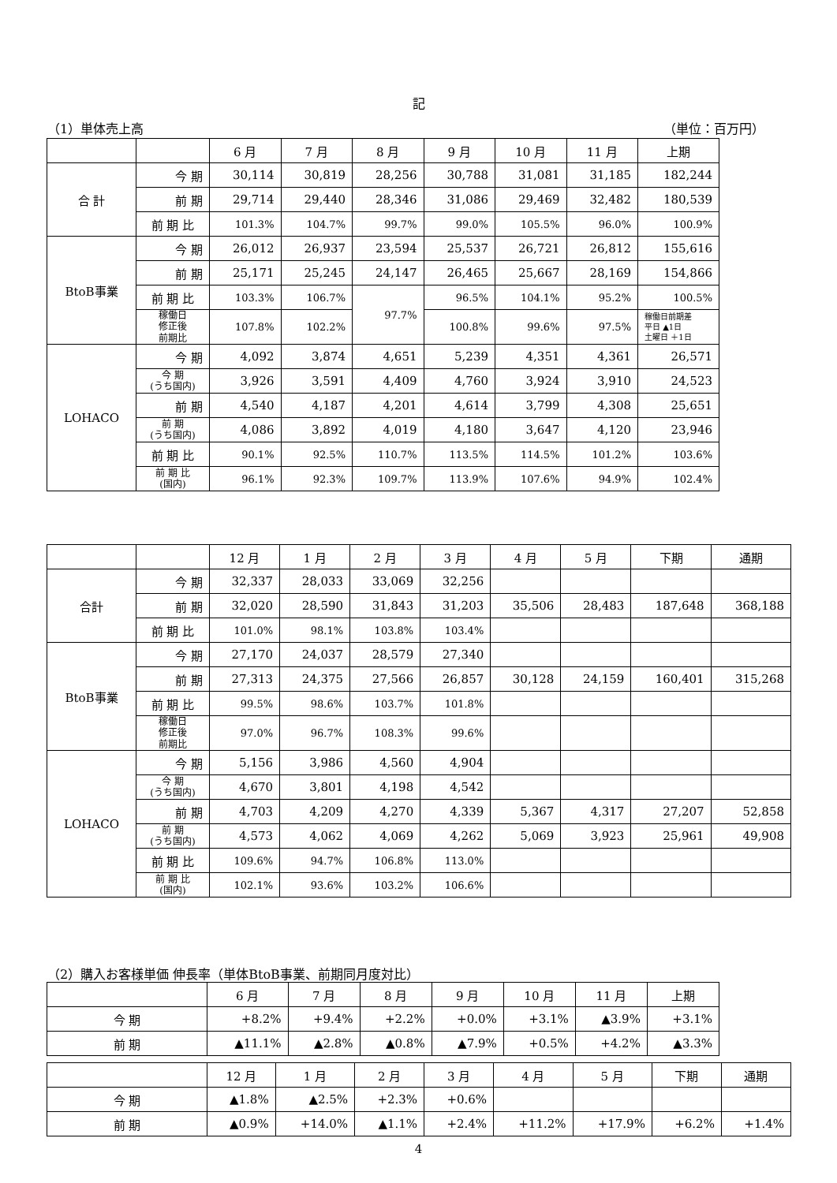記
（1）単体売上高 （単位：百万円）
| | | 6 月 | 7 月 | 8 月 | 9 月 | 10 月 | 11 月 | 上期 |
| 合 計 | 今 期 | 30,114 | 30,819 | 28,256 | 30,788 | 31,081 | 31,185 | 182,244 |
| | 前 期 | 29,714 | 29,440 | 28,346 | 31,086 | 29,469 | 32,482 | 180,539 |
| | 前 期 比 | 101.3% | 104.7% | 99.7% | 99.0% | 105.5% | 96.0% | 100.9% |
| BtoB事業 | 今 期 | 26,012 | 26,937 | 23,594 | 25,537 | 26,721 | 26,812 | 155,616 |
| | 前 期 | 25,171 | 25,245 | 24,147 | 26,465 | 25,667 | 28,169 | 154,866 |
| | 前 期 比 | 103.3% | 106.7% | 97.7% | 96.5% | 104.1% | 95.2% | 100.5% |
| | 稼働日 修正後 前期比 | 107.8% | 102.2% | | 100.8% | 99.6% | 97.5% | 稼働日前期差 平日 ▲1日 土曜日 ＋1日 |
| LOHACO | 今 期 | 4,092 | 3,874 | 4,651 | 5,239 | 4,351 | 4,361 | 26,571 |
| | 今 期 (うち国内) | 3,926 | 3,591 | 4,409 | 4,760 | 3,924 | 3,910 | 24,523 |
| | 前 期 | 4,540 | 4,187 | 4,201 | 4,614 | 3,799 | 4,308 | 25,651 |
| | 前 期 (うち国内) | 4,086 | 3,892 | 4,019 | 4,180 | 3,647 | 4,120 | 23,946 |
| | 前 期 比 | 90.1% | 92.5% | 110.7% | 113.5% | 114.5% | 101.2% | 103.6% |
| | 前 期 比 (国内) | 96.1% | 92.3% | 109.7% | 113.9% | 107.6% | 94.9% | 102.4% |
| | | 12 月 | 1 月 | 2 月 | 3 月 | 4 月 | 5 月 | 下期 | 通期 |
| 合計 | 今 期 | 32,337 | 28,033 | 33,069 | 32,256 | | | | |
| | 前 期 | 32,020 | 28,590 | 31,843 | 31,203 | 35,506 | 28,483 | 187,648 | 368,188 |
| | 前 期 比 | 101.0% | 98.1% | 103.8% | 103.4% | | | | |
| BtoB事業 | 今 期 | 27,170 | 24,037 | 28,579 | 27,340 | | | | |
| | 前 期 | 27,313 | 24,375 | 27,566 | 26,857 | 30,128 | 24,159 | 160,401 | 315,268 |
| | 前 期 比 | 99.5% | 98.6% | 103.7% | 101.8% | | | | |
| | 稼働日 修正後 前期比 | 97.0% | 96.7% | 108.3% | 99.6% | | | | |
| LOHACO | 今 期 | 5,156 | 3,986 | 4,560 | 4,904 | | | | |
| | 今 期 (うち国内) | 4,670 | 3,801 | 4,198 | 4,542 | | | | |
| | 前 期 | 4,703 | 4,209 | 4,270 | 4,339 | 5,367 | 4,317 | 27,207 | 52,858 |
| | 前 期 (うち国内) | 4,573 | 4,062 | 4,069 | 4,262 | 5,069 | 3,923 | 25,961 | 49,908 |
| | 前 期 比 | 109.6% | 94.7% | 106.8% | 113.0% | | | | |
| | 前 期 比 (国内) | 102.1% | 93.6% | 103.2% | 106.6% | | | | |
（2）購入お客様単価 伸長率（単体BtoB事業、前期同月度対比）
| | 6 月 | 7 月 | 8 月 | 9 月 | 10 月 | 11 月 | 上期 |
| 今 期 | +8.2% | +9.4% | +2.2% | +0.0% | +3.1% | ▲3.9% | +3.1% |
| 前 期 | ▲11.1% | ▲2.8% | ▲0.8% | ▲7.9% | +0.5% | +4.2% | ▲3.3% |
| | 12 月 | 1 月 | 2 月 | 3 月 | 4 月 | 5 月 | 下期 | 通期 |
| 今 期 | ▲1.8% | ▲2.5% | +2.3% | +0.6% | | | | |
| 前 期 | ▲0.9% | +14.0% | ▲1.1% | +2.4% | +11.2% | +17.9% | +6.2% | +1.4% |
4